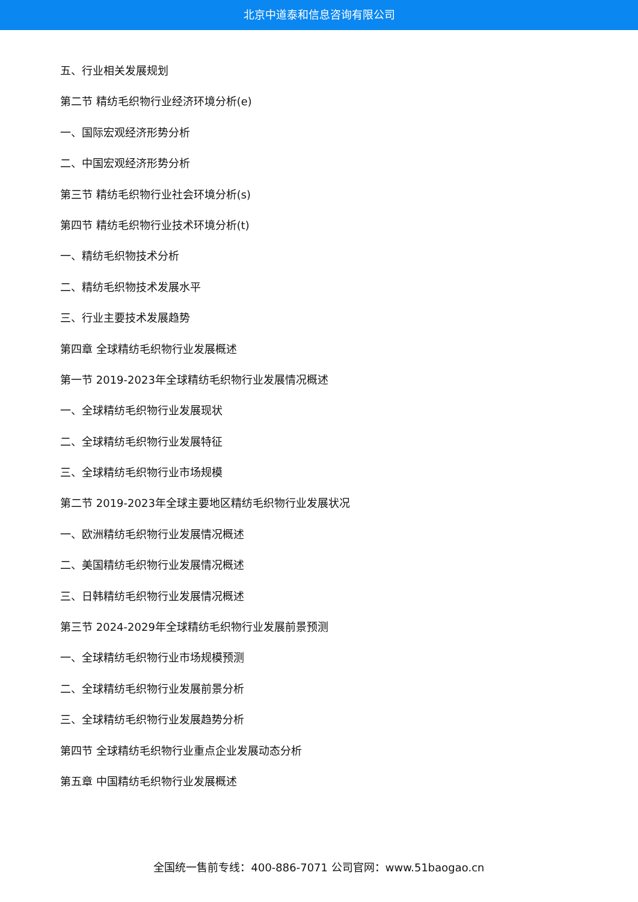北京中道泰和信息咨询有限公司
五、行业相关发展规划
第二节 精纺毛织物行业经济环境分析(e)
一、国际宏观经济形势分析
二、中国宏观经济形势分析
第三节 精纺毛织物行业社会环境分析(s)
第四节 精纺毛织物行业技术环境分析(t)
一、精纺毛织物技术分析
二、精纺毛织物技术发展水平
三、行业主要技术发展趋势
第四章 全球精纺毛织物行业发展概述
第一节 2019-2023年全球精纺毛织物行业发展情况概述
一、全球精纺毛织物行业发展现状
二、全球精纺毛织物行业发展特征
三、全球精纺毛织物行业市场规模
第二节 2019-2023年全球主要地区精纺毛织物行业发展状况
一、欧洲精纺毛织物行业发展情况概述
二、美国精纺毛织物行业发展情况概述
三、日韩精纺毛织物行业发展情况概述
第三节 2024-2029年全球精纺毛织物行业发展前景预测
一、全球精纺毛织物行业市场规模预测
二、全球精纺毛织物行业发展前景分析
三、全球精纺毛织物行业发展趋势分析
第四节 全球精纺毛织物行业重点企业发展动态分析
第五章 中国精纺毛织物行业发展概述
全国统一售前专线：400-886-7071 公司官网：www.51baogao.cn